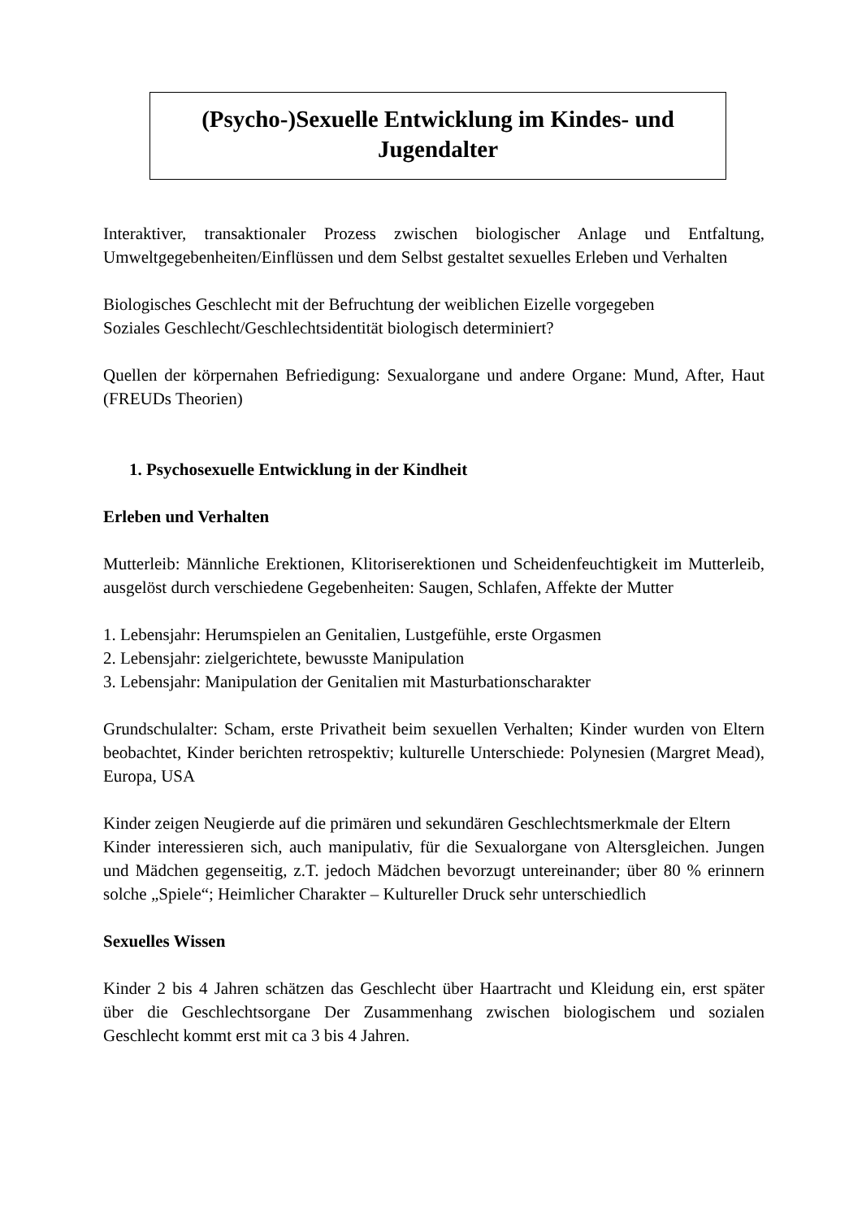(Psycho-)Sexuelle Entwicklung im Kindes- und
Jugendalter
Interaktiver, transaktionaler Prozess zwischen biologischer Anlage und Entfaltung, Umweltgegebenheiten/Einflüssen und dem Selbst gestaltet sexuelles Erleben und Verhalten
Biologisches Geschlecht mit der Befruchtung der weiblichen Eizelle vorgegeben
Soziales Geschlecht/Geschlechtsidentität biologisch determiniert?
Quellen der körpernahen Befriedigung: Sexualorgane und andere Organe: Mund, After, Haut (FREUDs Theorien)
1. Psychosexuelle Entwicklung in der Kindheit
Erleben und Verhalten
Mutterleib: Männliche Erektionen, Klitoriserektionen und Scheidenfeuchtigkeit im Mutterleib, ausgelöst durch verschiedene Gegebenheiten: Saugen, Schlafen, Affekte der Mutter
1. Lebensjahr: Herumspielen an Genitalien, Lustgefühle, erste Orgasmen
2. Lebensjahr: zielgerichtete, bewusste Manipulation
3. Lebensjahr: Manipulation der Genitalien mit Masturbationscharakter
Grundschulalter: Scham, erste Privatheit beim sexuellen Verhalten; Kinder wurden von Eltern beobachtet, Kinder berichten retrospektiv; kulturelle Unterschiede: Polynesien (Margret Mead), Europa, USA
Kinder zeigen Neugierde auf die primären und sekundären Geschlechtsmerkmale der Eltern
Kinder interessieren sich, auch manipulativ, für die Sexualorgane von Altersgleichen. Jungen und Mädchen gegenseitig, z.T. jedoch Mädchen bevorzugt untereinander; über 80 % erinnern solche „Spiele“; Heimlicher Charakter – Kultureller Druck sehr unterschiedlich
Sexuelles Wissen
Kinder 2 bis 4 Jahren schätzen das Geschlecht über Haartracht und Kleidung ein, erst später über die Geschlechtsorgane Der Zusammenhang zwischen biologischem und sozialen Geschlecht kommt erst mit ca 3 bis 4 Jahren.